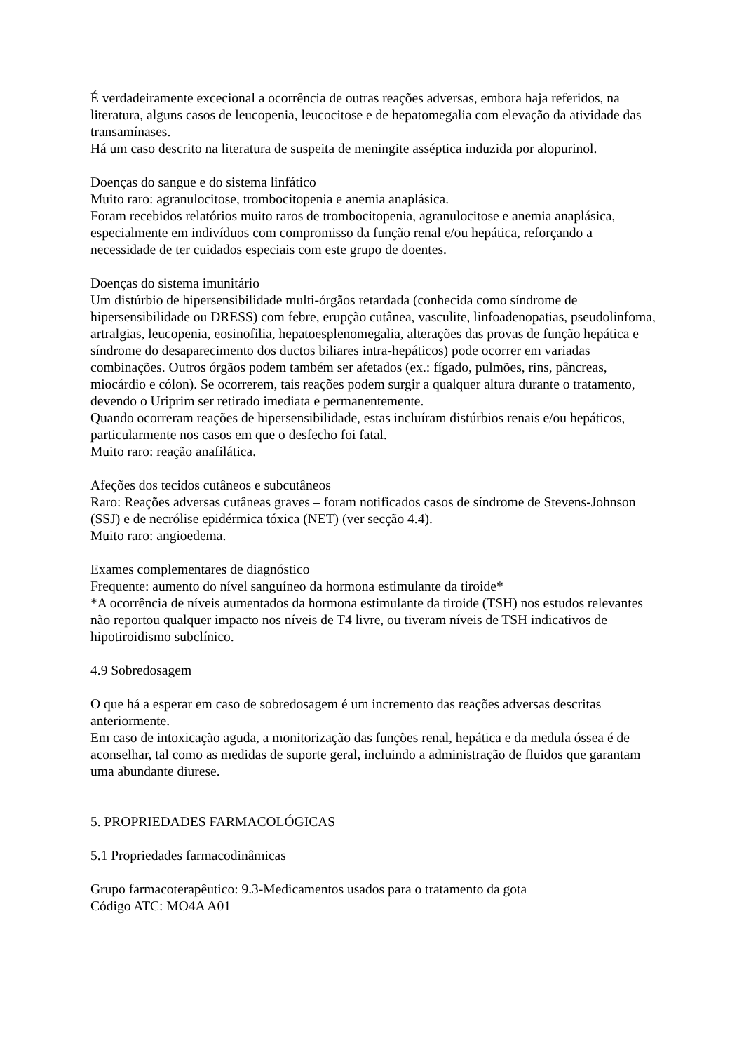É verdadeiramente excecional a ocorrência de outras reações adversas, embora haja referidos, na literatura, alguns casos de leucopenia, leucocitose e de hepatomegalia com elevação da atividade das transamínases.
Há um caso descrito na literatura de suspeita de meningite asséptica induzida por alopurinol.
Doenças do sangue e do sistema linfático
Muito raro: agranulocitose, trombocitopenia e anemia anaplásica.
Foram recebidos relatórios muito raros de trombocitopenia, agranulocitose e anemia anaplásica, especialmente em indivíduos com compromisso da função renal e/ou hepática, reforçando a necessidade de ter cuidados especiais com este grupo de doentes.
Doenças do sistema imunitário
Um distúrbio de hipersensibilidade multi-órgãos retardada (conhecida como síndrome de hipersensibilidade ou DRESS) com febre, erupção cutânea, vasculite, linfoadenopatias, pseudolinfoma, artralgias, leucopenia, eosinofilia, hepatoesplenomegalia, alterações das provas de função hepática e síndrome do desaparecimento dos ductos biliares intra-hepáticos) pode ocorrer em variadas combinações. Outros órgãos podem também ser afetados (ex.: fígado, pulmões, rins, pâncreas, miocárdio e cólon). Se ocorrerem, tais reações podem surgir a qualquer altura durante o tratamento, devendo o Uriprim ser retirado imediata e permanentemente.
Quando ocorreram reações de hipersensibilidade, estas incluíram distúrbios renais e/ou hepáticos, particularmente nos casos em que o desfecho foi fatal.
Muito raro: reação anafilática.
Afeções dos tecidos cutâneos e subcutâneos
Raro: Reações adversas cutâneas graves – foram notificados casos de síndrome de Stevens-Johnson (SSJ) e de necrólise epidérmica tóxica (NET) (ver secção 4.4).
Muito raro: angioedema.
Exames complementares de diagnóstico
Frequente: aumento do nível sanguíneo da hormona estimulante da tiroide*
*A ocorrência de níveis aumentados da hormona estimulante da tiroide (TSH) nos estudos relevantes não reportou qualquer impacto nos níveis de T4 livre, ou tiveram níveis de TSH indicativos de hipotiroidismo subclínico.
4.9 Sobredosagem
O que há a esperar em caso de sobredosagem é um incremento das reações adversas descritas anteriormente.
Em caso de intoxicação aguda, a monitorização das funções renal, hepática e da medula óssea é de aconselhar, tal como as medidas de suporte geral, incluindo a administração de fluidos que garantam uma abundante diurese.
5. PROPRIEDADES FARMACOLÓGICAS
5.1 Propriedades farmacodinâmicas
Grupo farmacoterapêutico: 9.3-Medicamentos usados para o tratamento da gota
Código ATC: MO4A A01